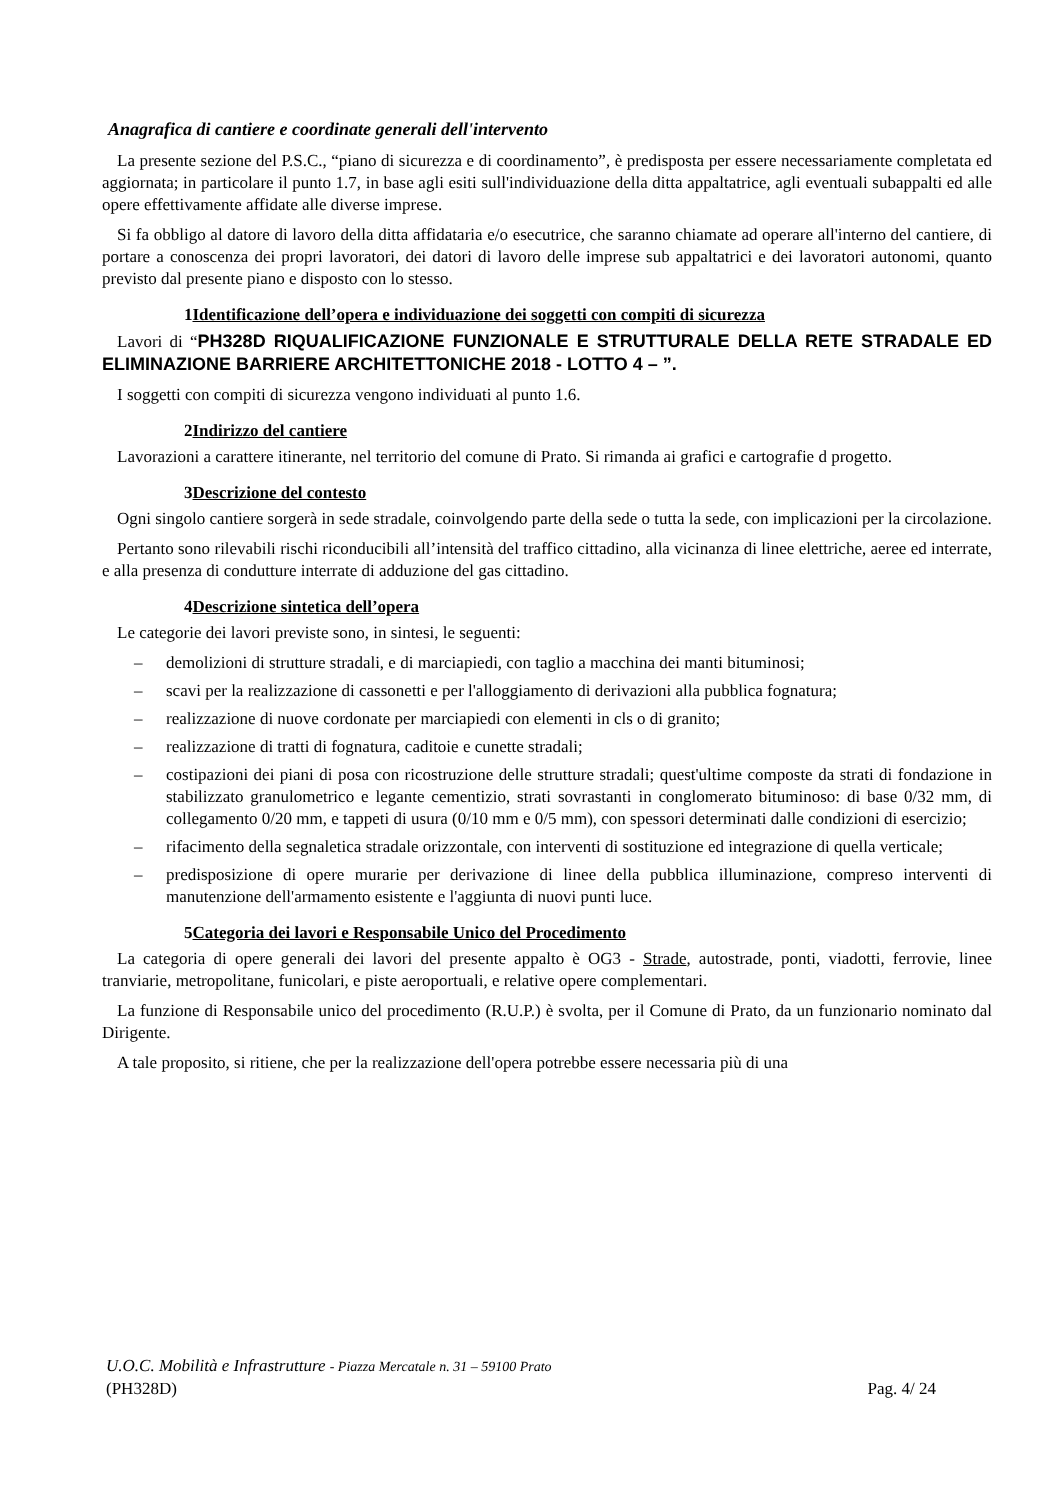Anagrafica di cantiere e coordinate generali dell'intervento
La presente sezione del P.S.C., “piano di sicurezza e di coordinamento”, è predisposta per essere necessariamente completata ed aggiornata; in particolare il punto 1.7, in base agli esiti sull'individuazione della ditta appaltatrice, agli eventuali subappalti ed alle opere effettivamente affidate alle diverse imprese.
Si fa obbligo al datore di lavoro della ditta affidataria e/o esecutrice, che saranno chiamate ad operare all'interno del cantiere, di portare a conoscenza dei propri lavoratori, dei datori di lavoro delle imprese sub appaltatrici e dei lavoratori autonomi, quanto previsto dal presente piano e disposto con lo stesso.
1Identificazione dell’opera e individuazione dei soggetti con compiti di sicurezza
Lavori di “PH328D RIQUALIFICAZIONE FUNZIONALE E STRUTTURALE DELLA RETE STRADALE ED ELIMINAZIONE BARRIERE ARCHITETTONICHE 2018 - LOTTO 4 – ”.
I soggetti con compiti di sicurezza vengono individuati al punto 1.6.
2Indirizzo del cantiere
Lavorazioni a carattere itinerante, nel territorio del comune di Prato. Si rimanda ai grafici e cartografie d progetto.
3Descrizione del contesto
Ogni singolo cantiere sorgerà in sede stradale, coinvolgendo parte della sede o tutta la sede, con implicazioni per la circolazione.
Pertanto sono rilevabili rischi riconducibili all’intensità del traffico cittadino, alla vicinanza di linee elettriche, aeree ed interrate, e alla presenza di condutture interrate di adduzione del gas cittadino.
4Descrizione sintetica dell’opera
Le categorie dei lavori previste sono, in sintesi, le seguenti:
– demolizioni di strutture stradali, e di marciapiedi, con taglio a macchina dei manti bituminosi;
– scavi per la realizzazione di cassonetti e per l'alloggiamento di derivazioni alla pubblica fognatura;
– realizzazione di nuove cordonate per marciapiedi con elementi in cls o di granito;
– realizzazione di tratti di fognatura, caditoie e cunette stradali;
– costipazioni dei piani di posa con ricostruzione delle strutture stradali; quest'ultime composte da strati di fondazione in stabilizzato granulometrico e legante cementizio, strati sovrastanti in conglomerato bituminoso: di base 0/32 mm, di collegamento 0/20 mm, e tappeti di usura (0/10 mm e 0/5 mm), con spessori determinati dalle condizioni di esercizio;
– rifacimento della segnaletica stradale orizzontale, con interventi di sostituzione ed integrazione di quella verticale;
– predisposizione di opere murarie per derivazione di linee della pubblica illuminazione, compreso interventi di manutenzione dell'armamento esistente e l'aggiunta di nuovi punti luce.
5Categoria dei lavori e Responsabile Unico del Procedimento
La categoria di opere generali dei lavori del presente appalto è OG3 - Strade, autostrade, ponti, viadotti, ferrovie, linee tranviarie, metropolitane, funicolari, e piste aeroportuali, e relative opere complementari.
La funzione di Responsabile unico del procedimento (R.U.P.) è svolta, per il Comune di Prato, da un funzionario nominato dal Dirigente.
A tale proposito, si ritiene, che per la realizzazione dell'opera potrebbe essere necessaria più di una
U.O.C. Mobilità e Infrastrutture - Piazza Mercatale n. 31 – 59100 Prato
(PH328D) Pag. 4/ 24